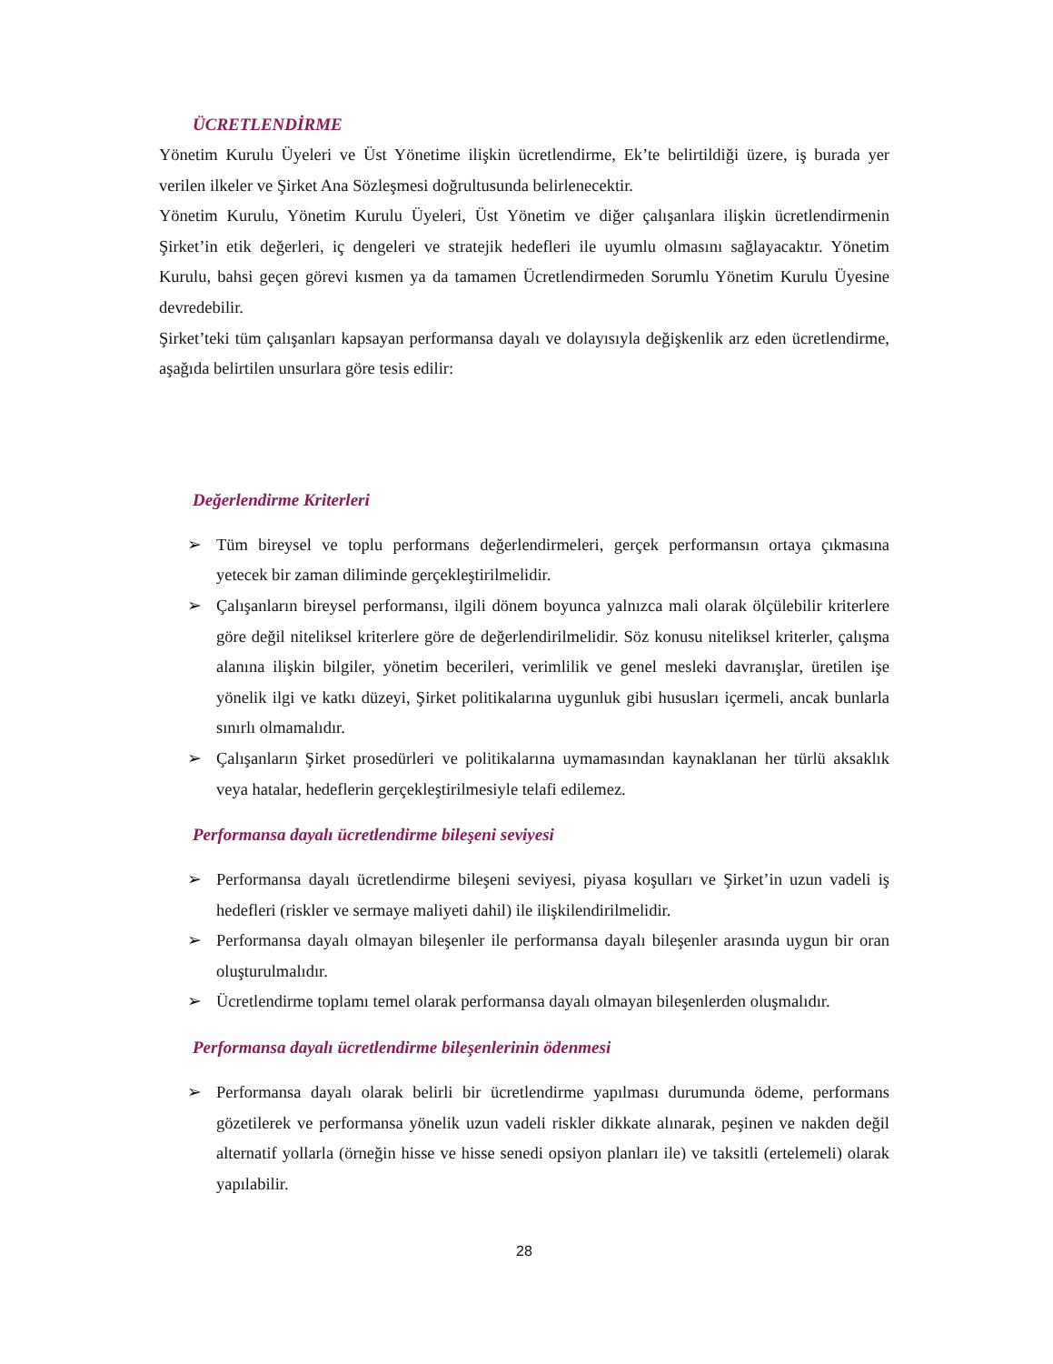ÜCRETLENDİRME
Yönetim Kurulu Üyeleri ve Üst Yönetime ilişkin ücretlendirme, Ek’te belirtildiği üzere, iş burada yer verilen ilkeler ve Şirket Ana Sözleşmesi doğrultusunda belirlenecektir.
Yönetim Kurulu, Yönetim Kurulu Üyeleri, Üst Yönetim ve diğer çalışanlara ilişkin ücretlendirmenin Şirket’in etik değerleri, iç dengeleri ve stratejik hedefleri ile uyumlu olmasını sağlayacaktır. Yönetim Kurulu, bahsi geçen görevi kısmen ya da tamamen Ücretlendirmeden Sorumlu Yönetim Kurulu Üyesine devredebilir.
Şirket’teki tüm çalışanları kapsayan performansa dayalı ve dolayısıyla değişkenlik arz eden ücretlendirme, aşağıda belirtilen unsurlara göre tesis edilir:
Değerlendirme Kriterleri
➢ Tüm bireysel ve toplu performans değerlendirmeleri, gerçek performansın ortaya çıkmasına yetecek bir zaman diliminde gerçekleştirilmelidir.
➢ Çalışanların bireysel performansı, ilgili dönem boyunca yalnızca mali olarak ölçülebilir kriterlere göre değil niteliksel kriterlere göre de değerlendirilmelidir. Söz konusu niteliksel kriterler, çalışma alanına ilişkin bilgiler, yönetim becerileri, verimlilik ve genel mesleki davranışlar, üretilen işe yönelik ilgi ve katkı düzeyi, Şirket politikalarına uygunluk gibi hususları içermeli, ancak bunlarla sınırlı olmamalıdır.
➢ Çalışanların Şirket prosedürleri ve politikalarına uymamasından kaynaklanan her türlü aksaklık veya hatalar, hedeflerin gerçekleştirilmesiyle telafi edilemez.
Performansa dayalı ücretlendirme bileşeni seviyesi
➢ Performansa dayalı ücretlendirme bileşeni seviyesi, piyasa koşulları ve Şirket’in uzun vadeli iş hedefleri (riskler ve sermaye maliyeti dahil) ile ilişkilendirilmelidir.
➢ Performansa dayalı olmayan bileşenler ile performansa dayalı bileşenler arasında uygun bir oran oluşturulmalıdır.
➢ Ücretlendirme toplamı temel olarak performansa dayalı olmayan bileşenlerden oluşmalıdır.
Performansa dayalı ücretlendirme bileşenlerinin ödenmesi
➢ Performansa dayalı olarak belirli bir ücretlendirme yapılması durumunda ödeme, performans gözetilerek ve performansa yönelik uzun vadeli riskler dikkate alınarak, peşinen ve nakden değil alternatif yollarla (örneğin hisse ve hisse senedi opsiyon planları ile) ve taksitli (ertelemeli) olarak yapılabilir.
28